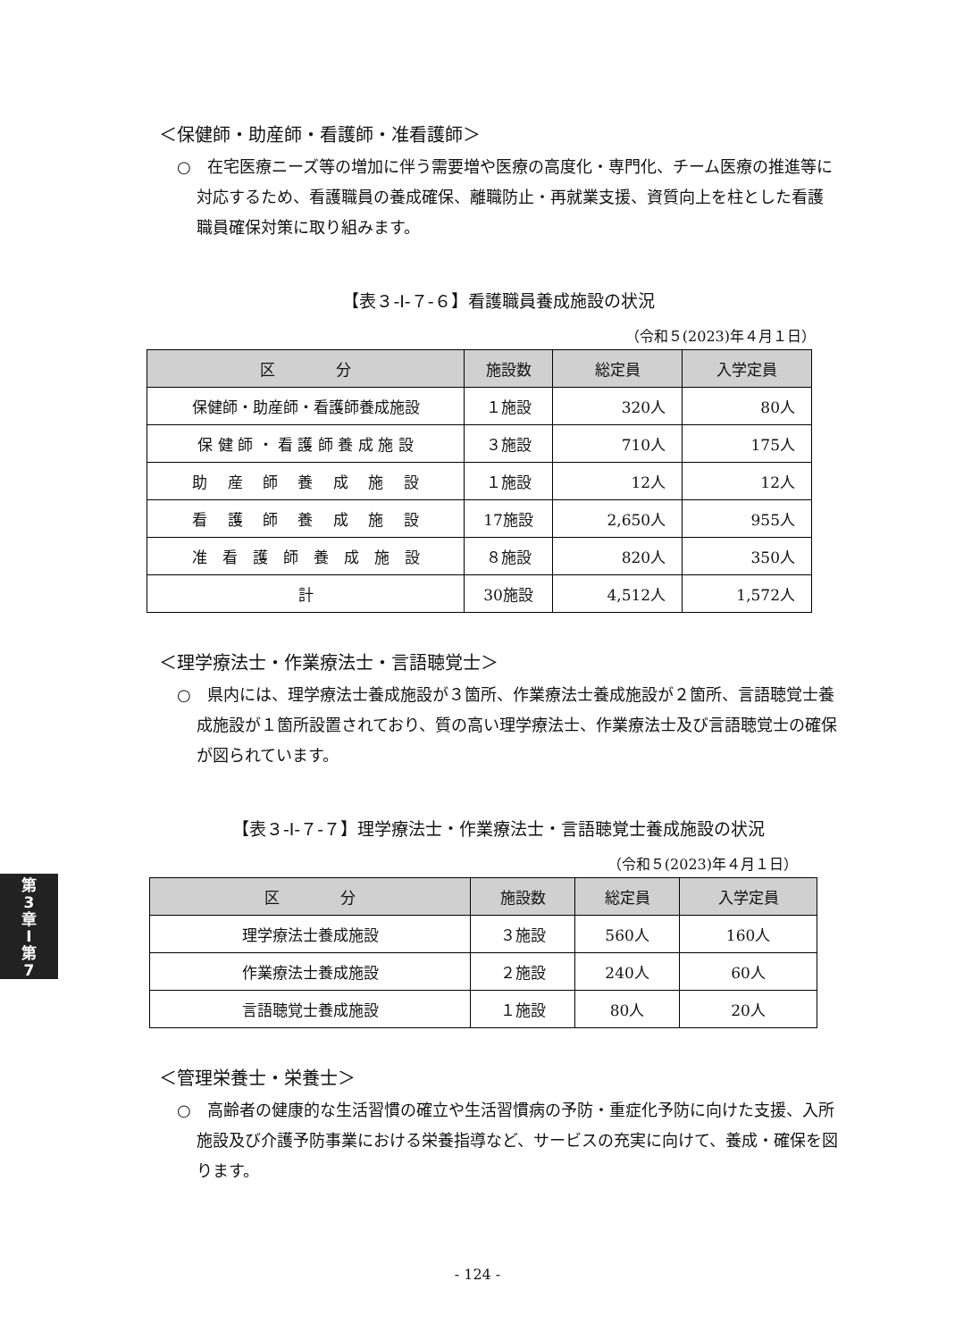＜保健師・助産師・看護師・准看護師＞
○　在宅医療ニーズ等の増加に伴う需要増や医療の高度化・専門化、チーム医療の推進等に対応するため、看護職員の養成確保、離職防止・再就業支援、資質向上を柱とした看護職員確保対策に取り組みます。
【表３-Ⅰ-７-６】看護職員養成施設の状況
（令和５(2023)年４月１日）
| 区 分 | 施設数 | 総定員 | 入学定員 |
| --- | --- | --- | --- |
| 保健師・助産師・看護師養成施設 | １施設 | 320人 | 80人 |
| 保 健 師 ・ 看 護 師 養 成 施 設 | ３施設 | 710人 | 175人 |
| 助 産 師 養 成 施 設 | １施設 | 12人 | 12人 |
| 看 護 師 養 成 施 設 | 17施設 | 2,650人 | 955人 |
| 准 看 護 師 養 成 施 設 | ８施設 | 820人 | 350人 |
| 計 | 30施設 | 4,512人 | 1,572人 |
＜理学療法士・作業療法士・言語聴覚士＞
○　県内には、理学療法士養成施設が３箇所、作業療法士養成施設が２箇所、言語聴覚士養成施設が１箇所設置されており、質の高い理学療法士、作業療法士及び言語聴覚士の確保が図られています。
【表３-Ⅰ-７-７】理学療法士・作業療法士・言語聴覚士養成施設の状況
（令和５(2023)年４月１日）
| 区 分 | 施設数 | 総定員 | 入学定員 |
| --- | --- | --- | --- |
| 理学療法士養成施設 | ３施設 | 560人 | 160人 |
| 作業療法士養成施設 | ２施設 | 240人 | 60人 |
| 言語聴覚士養成施設 | １施設 | 80人 | 20人 |
＜管理栄養士・栄養士＞
○　高齢者の健康的な生活習慣の確立や生活習慣病の予防・重症化予防に向けた支援、入所施設及び介護予防事業における栄養指導など、サービスの充実に向けて、養成・確保を図ります。
第
3
章
Ⅰ
第
7
- 124 -